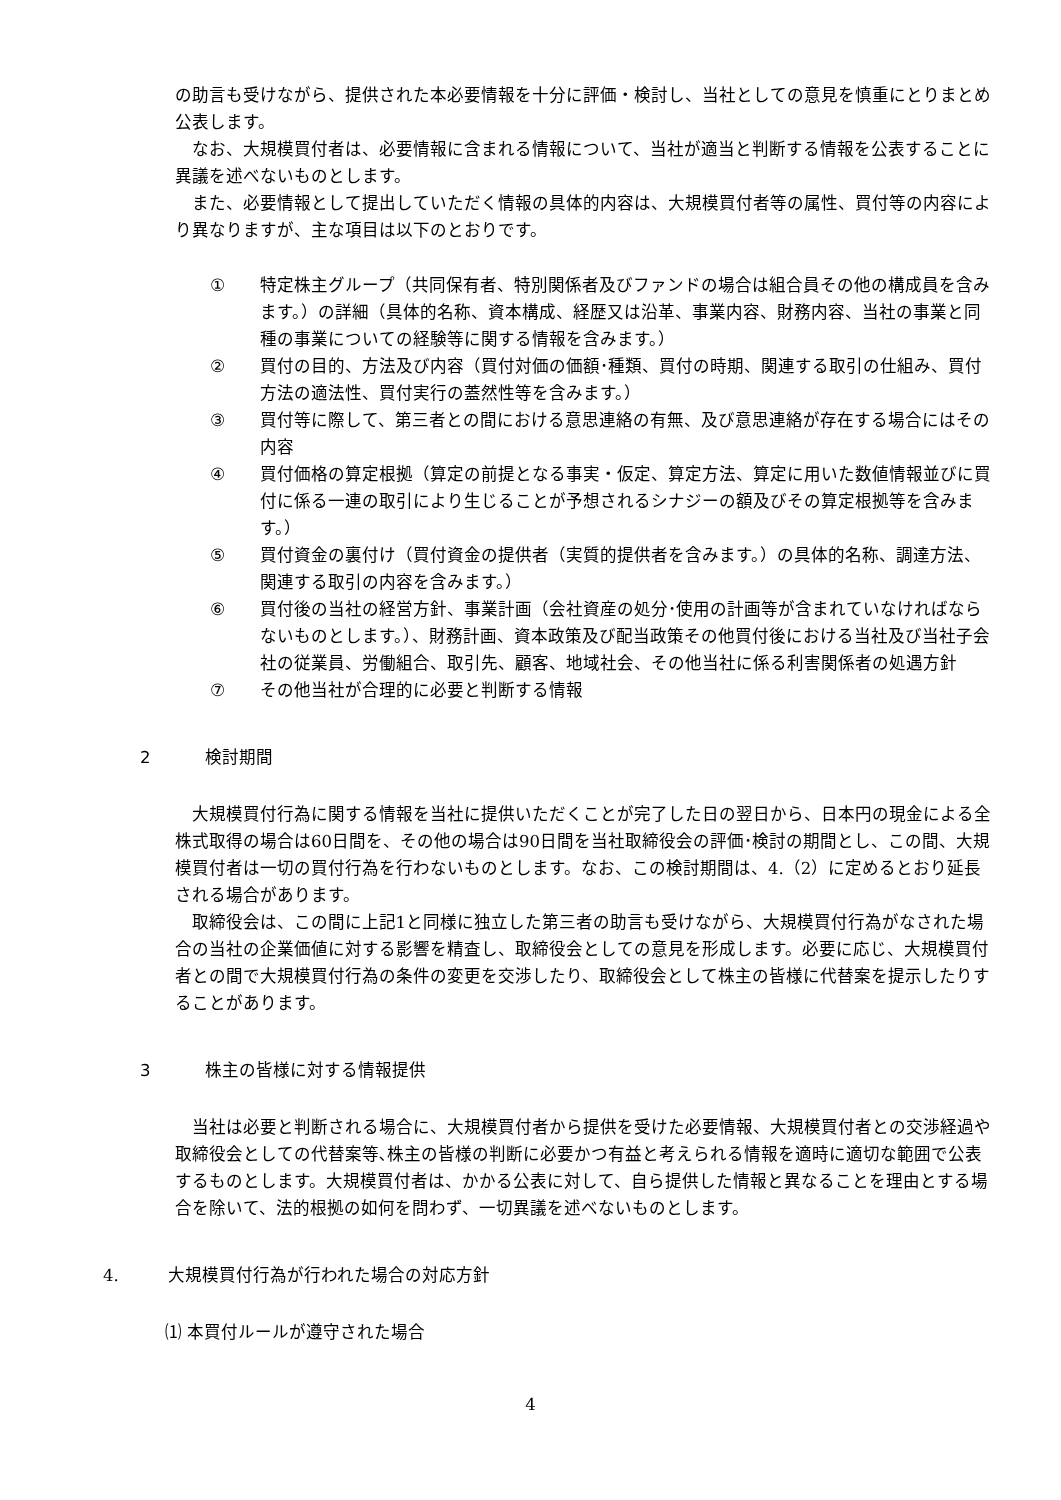の助言も受けながら、提供された本必要情報を十分に評価・検討し、当社としての意見を慎重にとりまとめ公表します。
なお、大規模買付者は、必要情報に含まれる情報について、当社が適当と判断する情報を公表することに異議を述べないものとします。
また、必要情報として提出していただく情報の具体的内容は、大規模買付者等の属性、買付等の内容により異なりますが、主な項目は以下のとおりです。
① 特定株主グループ（共同保有者、特別関係者及びファンドの場合は組合員その他の構成員を含みます。）の詳細（具体的名称、資本構成、経歴又は沿革、事業内容、財務内容、当社の事業と同種の事業についての経験等に関する情報を含みます。）
② 買付の目的、方法及び内容（買付対価の価額･種類、買付の時期、関連する取引の仕組み、買付方法の適法性、買付実行の蓋然性等を含みます。）
③ 買付等に際して、第三者との間における意思連絡の有無、及び意思連絡が存在する場合にはその内容
④ 買付価格の算定根拠（算定の前提となる事実・仮定、算定方法、算定に用いた数値情報並びに買付に係る一連の取引により生じることが予想されるシナジーの額及びその算定根拠等を含みます。）
⑤ 買付資金の裏付け（買付資金の提供者（実質的提供者を含みます。）の具体的名称、調達方法、関連する取引の内容を含みます。）
⑥ 買付後の当社の経営方針、事業計画（会社資産の処分･使用の計画等が含まれていなければならないものとします。）、財務計画、資本政策及び配当政策その他買付後における当社及び当社子会社の従業員、労働組合、取引先、顧客、地域社会、その他当社に係る利害関係者の処遇方針
⑦ その他当社が合理的に必要と判断する情報
2 検討期間
大規模買付行為に関する情報を当社に提供いただくことが完了した日の翌日から、日本円の現金による全株式取得の場合は60日間を、その他の場合は90日間を当社取締役会の評価･検討の期間とし、この間、大規模買付者は一切の買付行為を行わないものとします。なお、この検討期間は、4.（2）に定めるとおり延長される場合があります。
取締役会は、この間に上記1と同様に独立した第三者の助言も受けながら、大規模買付行為がなされた場合の当社の企業価値に対する影響を精査し、取締役会としての意見を形成します。必要に応じ、大規模買付者との間で大規模買付行為の条件の変更を交渉したり、取締役会として株主の皆様に代替案を提示したりすることがあります。
3 株主の皆様に対する情報提供
当社は必要と判断される場合に、大規模買付者から提供を受けた必要情報、大規模買付者との交渉経過や取締役会としての代替案等､株主の皆様の判断に必要かつ有益と考えられる情報を適時に適切な範囲で公表するものとします。大規模買付者は、かかる公表に対して、自ら提供した情報と異なることを理由とする場合を除いて、法的根拠の如何を問わず、一切異議を述べないものとします。
4. 大規模買付行為が行われた場合の対応方針
⑴ 本買付ルールが遵守された場合
4